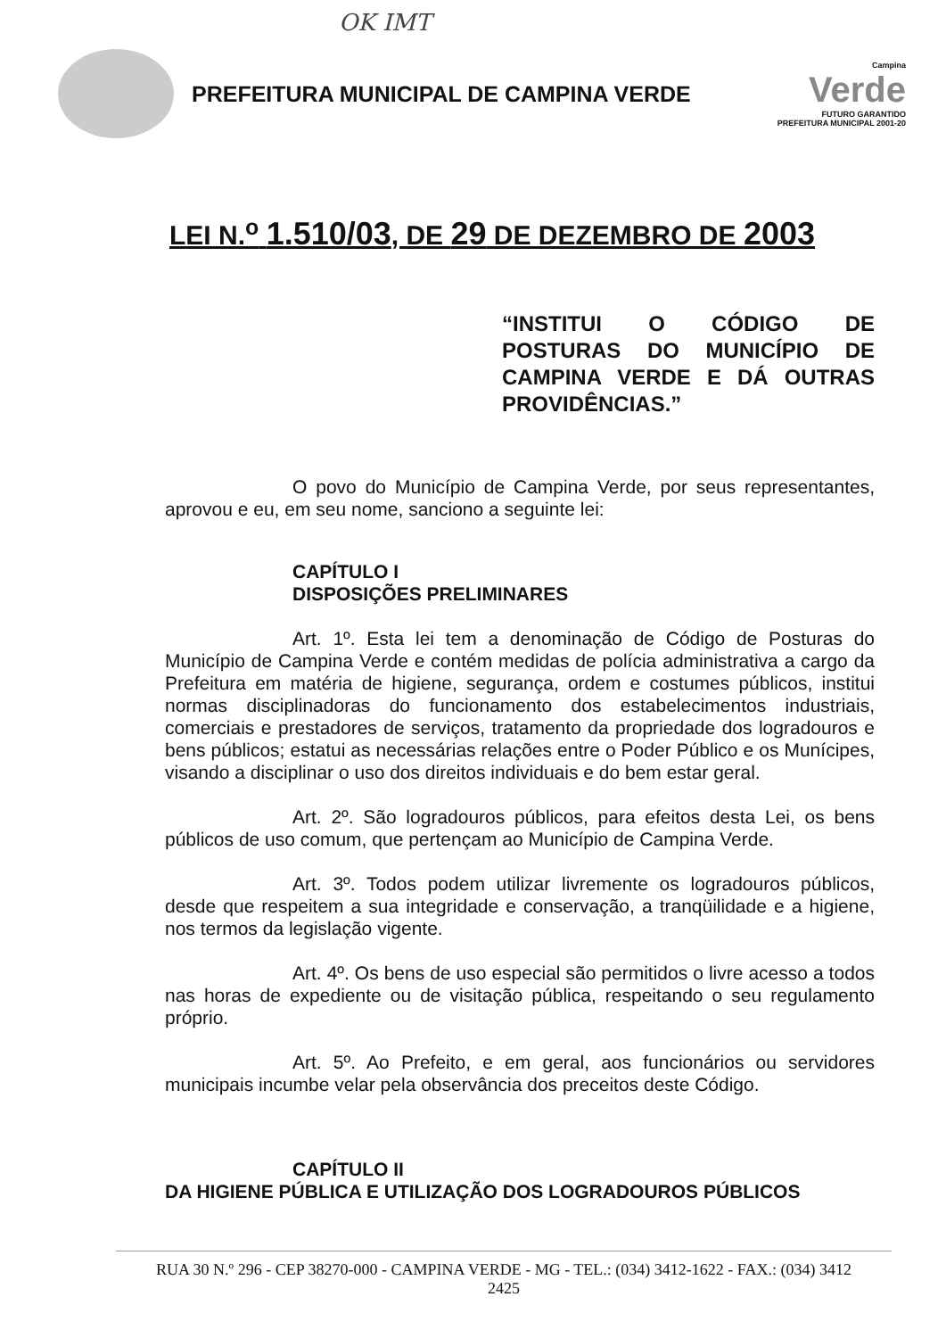OK IMT
PREFEITURA MUNICIPAL DE CAMPINA VERDE
Campina
Verde
FUTURO GARANTIDO
PREFEITURA MUNICIPAL 2001-20
LEI N.<sup>o</sup> 1.510/03, DE 29 DE DEZEMBRO DE 2003
“INSTITUI O CÓDIGO DE POSTURAS DO MUNICÍPIO DE CAMPINA VERDE E DÁ OUTRAS PROVIDÊNCIAS.”
O povo do Município de Campina Verde, por seus representantes, aprovou e eu, em seu nome, sanciono a seguinte lei:
CAPÍTULO I
DISPOSIÇÕES PRELIMINARES
Art. 1º. Esta lei tem a denominação de Código de Posturas do Município de Campina Verde e contém medidas de polícia administrativa a cargo da Prefeitura em matéria de higiene, segurança, ordem e costumes públicos, institui normas disciplinadoras do funcionamento dos estabelecimentos industriais, comerciais e prestadores de serviços, tratamento da propriedade dos logradouros e bens públicos; estatui as necessárias relações entre o Poder Público e os Munícipes, visando a disciplinar o uso dos direitos individuais e do bem estar geral.
Art. 2º. São logradouros públicos, para efeitos desta Lei, os bens públicos de uso comum, que pertençam ao Município de Campina Verde.
Art. 3º. Todos podem utilizar livremente os logradouros públicos, desde que respeitem a sua integridade e conservação, a tranqüilidade e a higiene, nos termos da legislação vigente.
Art. 4º. Os bens de uso especial são permitidos o livre acesso a todos nas horas de expediente ou de visitação pública, respeitando o seu regulamento próprio.
Art. 5º. Ao Prefeito, e em geral, aos funcionários ou servidores municipais incumbe velar pela observância dos preceitos deste Código.
CAPÍTULO II
DA HIGIENE PÚBLICA E UTILIZAÇÃO DOS LOGRADOUROS PÚBLICOS
RUA 30 N.º 296 - CEP 38270-000 - CAMPINA VERDE - MG - TEL.: (034) 3412-1622 - FAX.: (034) 3412
2425